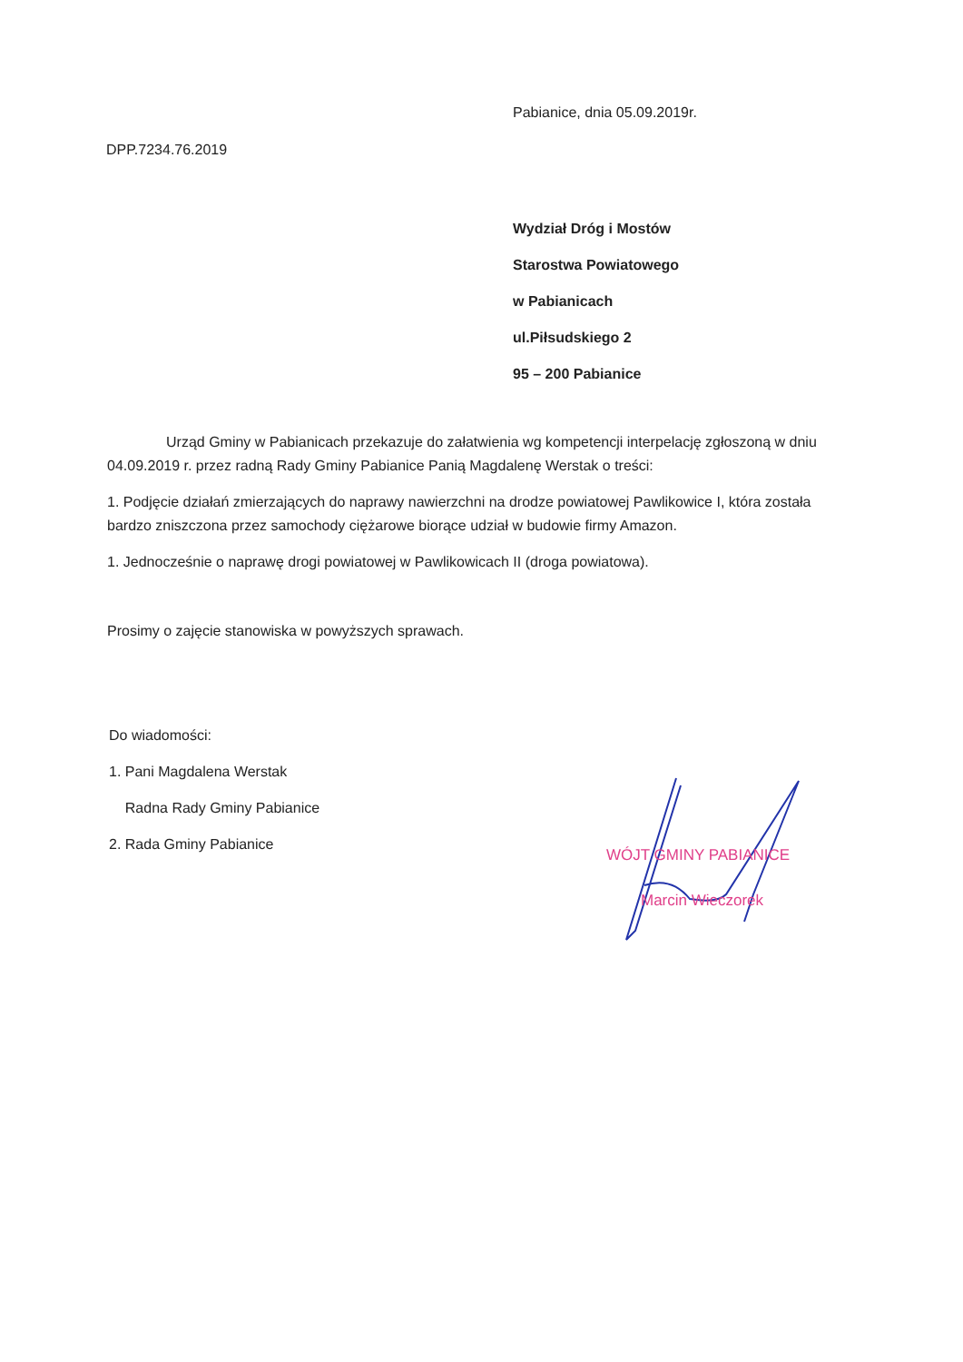Pabianice, dnia 05.09.2019r.
DPP.7234.76.2019
Wydział Dróg i Mostów
Starostwa Powiatowego
w Pabianicach
ul.Piłsudskiego 2
95 – 200 Pabianice
Urząd Gminy w Pabianicach przekazuje do załatwienia wg kompetencji interpelację zgłoszoną w dniu 04.09.2019 r. przez radną Rady Gminy Pabianice Panią Magdalenę Werstak o treści:
1. Podjęcie działań zmierzających do naprawy nawierzchni na drodze powiatowej Pawlikowice I, która została bardzo zniszczona przez samochody ciężarowe biorące udział w budowie firmy Amazon.
1. Jednocześnie o naprawę drogi powiatowej w Pawlikowicach II (droga powiatowa).
Prosimy o zajęcie stanowiska w powyższych sprawach.
Do wiadomości:
1. Pani Magdalena Werstak
Radna Rady Gminy Pabianice
2. Rada Gminy Pabianice
WÓJT GMINY PABIANICE
Marcin Wieczorek